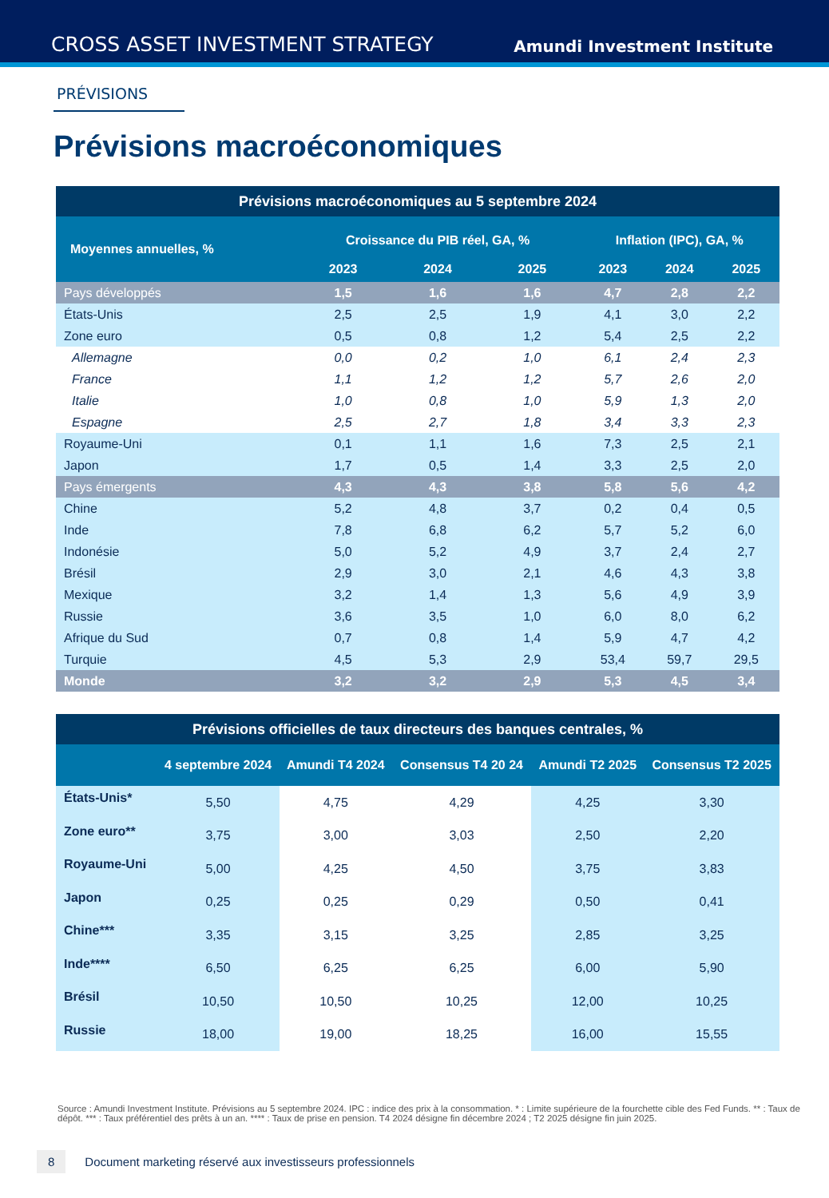CROSS ASSET INVESTMENT STRATEGY Amundi Investment Institute
PRÉVISIONS
Prévisions macroéconomiques
| Prévisions macroéconomiques au 5 septembre 2024 | | | | | | |
| --- | --- | --- | --- | --- | --- | --- |
| Moyennes annuelles, % | Croissance du PIB réel, GA, % | | | Inflation (IPC), GA, % | | |
| | 2023 | 2024 | 2025 | 2023 | 2024 | 2025 |
| Pays développés | 1,5 | 1,6 | 1,6 | 4,7 | 2,8 | 2,2 |
| États-Unis | 2,5 | 2,5 | 1,9 | 4,1 | 3,0 | 2,2 |
| Zone euro | 0,5 | 0,8 | 1,2 | 5,4 | 2,5 | 2,2 |
| Allemagne | 0,0 | 0,2 | 1,0 | 6,1 | 2,4 | 2,3 |
| France | 1,1 | 1,2 | 1,2 | 5,7 | 2,6 | 2,0 |
| Italie | 1,0 | 0,8 | 1,0 | 5,9 | 1,3 | 2,0 |
| Espagne | 2,5 | 2,7 | 1,8 | 3,4 | 3,3 | 2,3 |
| Royaume-Uni | 0,1 | 1,1 | 1,6 | 7,3 | 2,5 | 2,1 |
| Japon | 1,7 | 0,5 | 1,4 | 3,3 | 2,5 | 2,0 |
| Pays émergents | 4,3 | 4,3 | 3,8 | 5,8 | 5,6 | 4,2 |
| Chine | 5,2 | 4,8 | 3,7 | 0,2 | 0,4 | 0,5 |
| Inde | 7,8 | 6,8 | 6,2 | 5,7 | 5,2 | 6,0 |
| Indonésie | 5,0 | 5,2 | 4,9 | 3,7 | 2,4 | 2,7 |
| Brésil | 2,9 | 3,0 | 2,1 | 4,6 | 4,3 | 3,8 |
| Mexique | 3,2 | 1,4 | 1,3 | 5,6 | 4,9 | 3,9 |
| Russie | 3,6 | 3,5 | 1,0 | 6,0 | 8,0 | 6,2 |
| Afrique du Sud | 0,7 | 0,8 | 1,4 | 5,9 | 4,7 | 4,2 |
| Turquie | 4,5 | 5,3 | 2,9 | 53,4 | 59,7 | 29,5 |
| Monde | 3,2 | 3,2 | 2,9 | 5,3 | 4,5 | 3,4 |
| Prévisions officielles de taux directeurs des banques centrales, % | | | | | |
| --- | --- | --- | --- | --- | --- |
| | 4 septembre 2024 | Amundi T4 2024 | Consensus T4 20 24 | Amundi T2 2025 | Consensus T2 2025 |
| États-Unis* | 5,50 | 4,75 | 4,29 | 4,25 | 3,30 |
| Zone euro** | 3,75 | 3,00 | 3,03 | 2,50 | 2,20 |
| Royaume-Uni | 5,00 | 4,25 | 4,50 | 3,75 | 3,83 |
| Japon | 0,25 | 0,25 | 0,29 | 0,50 | 0,41 |
| Chine*** | 3,35 | 3,15 | 3,25 | 2,85 | 3,25 |
| Inde**** | 6,50 | 6,25 | 6,25 | 6,00 | 5,90 |
| Brésil | 10,50 | 10,50 | 10,25 | 12,00 | 10,25 |
| Russie | 18,00 | 19,00 | 18,25 | 16,00 | 15,55 |
Source : Amundi Investment Institute. Prévisions au 5 septembre 2024. IPC : indice des prix à la consommation. * : Limite supérieure de la fourchette cible des Fed Funds. ** : Taux de dépôt. *** : Taux préférentiel des prêts à un an. **** : Taux de prise en pension. T4 2024 désigne fin décembre 2024 ; T2 2025 désigne fin juin 2025.
8 Document marketing réservé aux investisseurs professionnels